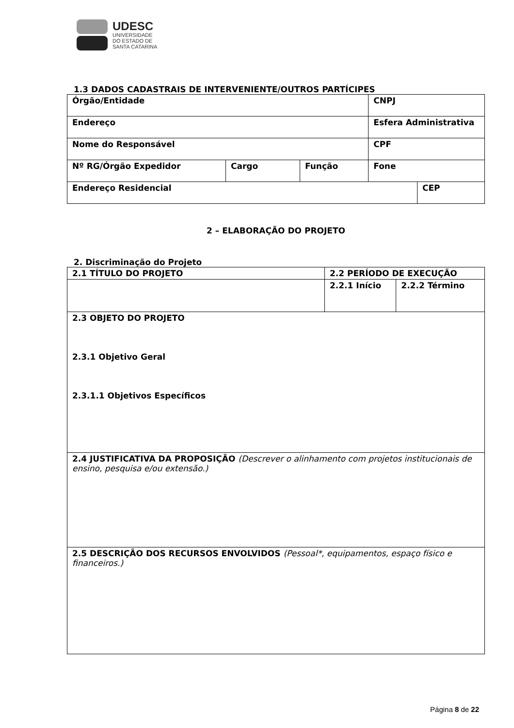UDESC
UNIVERSIDADE
DO ESTADO DE
SANTA CATARINA
1.3 DADOS CADASTRAIS DE INTERVENIENTE/OUTROS PARTÍCIPES
| Órgão/Entidade | | | CNPJ | |
| Endereço | | | Esfera Administrativa | |
| Nome do Responsável | | | CPF | |
| Nº RG/Órgão Expedidor | Cargo | Função | Fone | |
| Endereço Residencial | | | | CEP |
2 – ELABORAÇÃO DO PROJETO
2. Discriminação do Projeto
| 2.1 TÍTULO DO PROJETO | 2.2 PERÍODO DE EXECUÇÃO | |
| | 2.2.1 Início | 2.2.2 Término |
| 2.3 OBJETO DO PROJETO 2.3.1 Objetivo Geral 2.3.1.1 Objetivos Específicos | | |
| 2.4 JUSTIFICATIVA DA PROPOSIÇÃO (Descrever o alinhamento com projetos institucionais de ensino, pesquisa e/ou extensão.) | | |
| 2.5 DESCRIÇÃO DOS RECURSOS ENVOLVIDOS (Pessoal*, equipamentos, espaço físico e financeiros.) | | |
Página 8 de 22